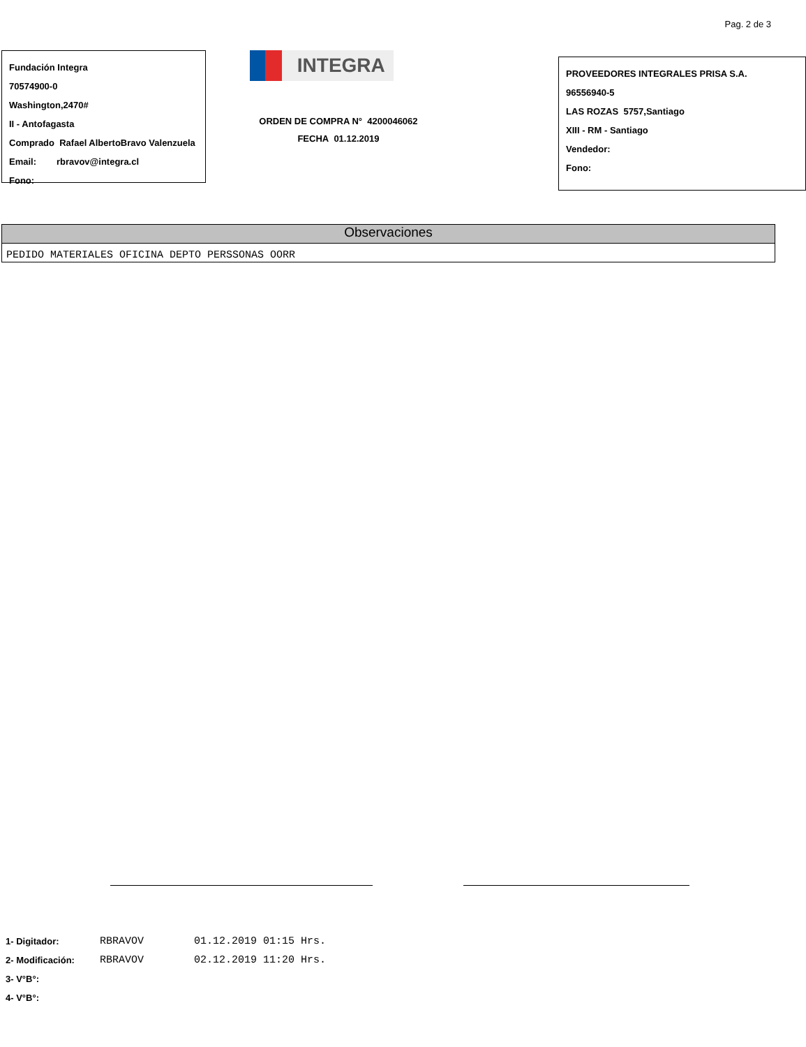Pag. 2 de 3
Fundación Integra
70574900-0
Washington,2470#
II - Antofagasta
Comprado Rafael AlbertoBravo Valenzuela
Email: rbravov@integra.cl
Fono:
INTEGRA
ORDEN DE COMPRA N° 4200046062
FECHA 01.12.2019
PROVEEDORES INTEGRALES PRISA S.A.
96556940-5
LAS ROZAS 5757,Santiago
XIII - RM - Santiago
Vendedor:
Fono:
Observaciones
PEDIDO MATERIALES OFICINA DEPTO PERSSONAS OORR
1- Digitador: RBRAVOV 01.12.2019 01:15 Hrs.
2- Modificación: RBRAVOV 02.12.2019 11:20 Hrs.
3- V°B°:
4- V°B°: